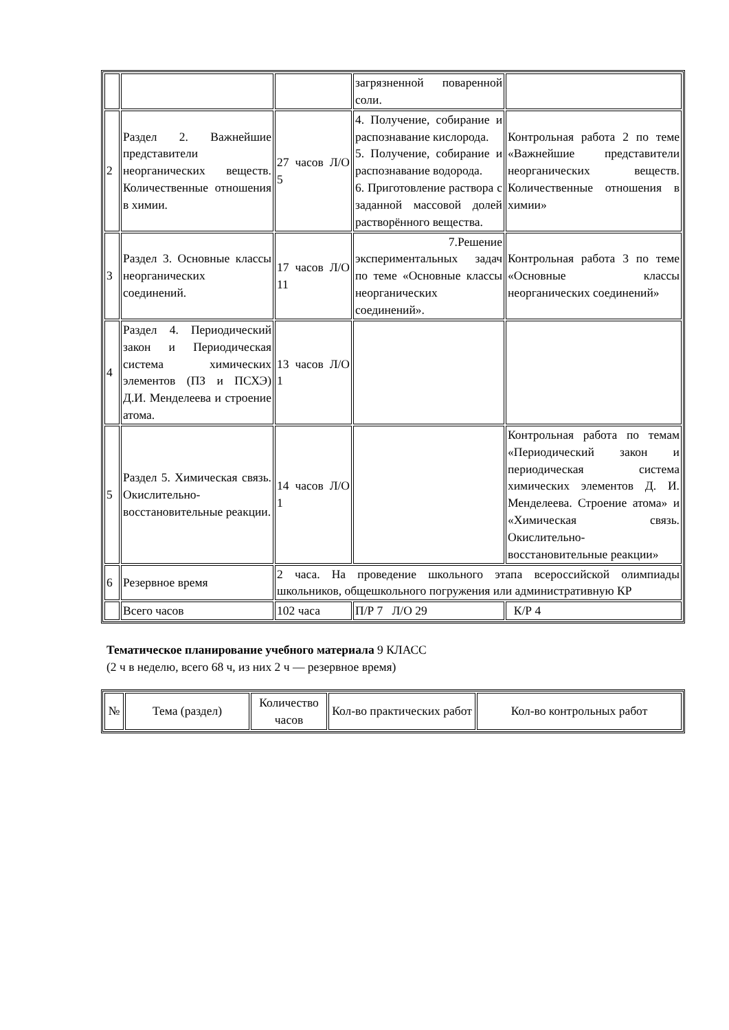| | | | загрязненной поваренной соли. | |
| 2 | Раздел 2. Важнейшие представители неорганических веществ. Количественные отношения в химии. | 27 часов Л/О 5 | 4. Получение, собирание и распознавание кислорода. 5. Получение, собирание и распознавание водорода. 6. Приготовление раствора с заданной массовой долей растворённого вещества. | Контрольная работа 2 по теме «Важнейшие представители неорганических веществ. Количественные отношения в химии» |
| 3 | Раздел 3. Основные классы неорганических соединений. | 17 часов Л/О 11 | 7.Решение экспериментальных задач по теме «Основные классы неорганических соединений». | Контрольная работа 3 по теме «Основные классы неорганических соединений» |
| 4 | Раздел 4. Периодический закон и Периодическая система химических элементов (ПЗ и ПСХЭ) Д.И. Менделеева и строение атома. | 13 часов Л/О 1 | | |
| 5 | Раздел 5. Химическая связь. Окислительно-восстановительные реакции. | 14 часов Л/О 1 | | Контрольная работа по темам «Периодический закон и периодическая система химических элементов Д. И. Менделеева. Строение атома» и «Химическая связь. Окислительно-восстановительные реакции» |
| 6 | Резервное время | 2 часа. На проведение школьного этапа всероссийской олимпиады школьников, общешкольного погружения или административную КР | | |
| | Всего часов | 102 часа | П/Р 7 Л/О 29 | К/Р 4 |
Тематическое планирование учебного материала 9 КЛАСС
(2 ч в неделю, всего 68 ч, из них 2 ч — резервное время)
| № | Тема (раздел) | Количество часов | Кол-во практических работ | Кол-во контрольных работ |